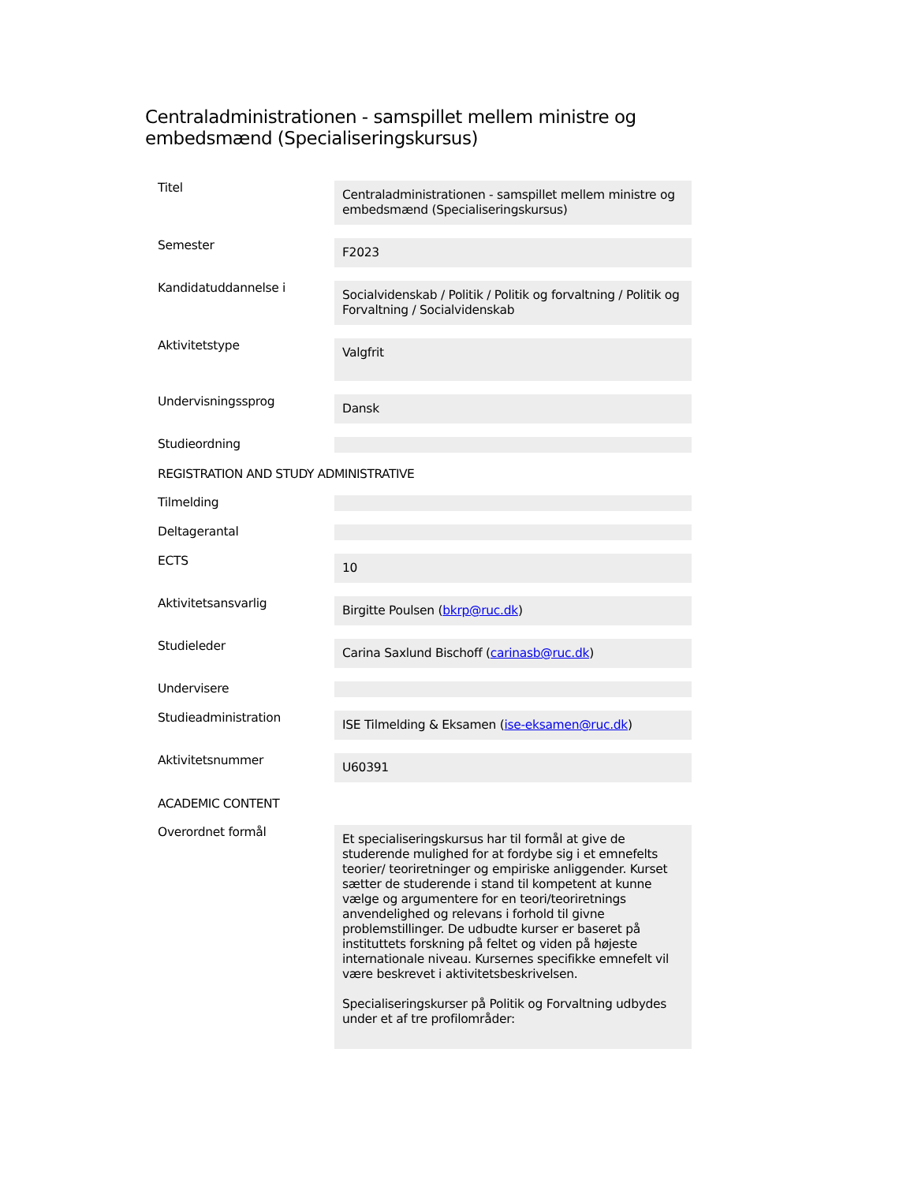Centraladministrationen - samspillet mellem ministre og embedsmænd (Specialiseringskursus)
| Titel | Centraladministrationen - samspillet mellem ministre og embedsmænd (Specialiseringskursus) |
| Semester | F2023 |
| Kandidatuddannelse i | Socialvidenskab / Politik / Politik og forvaltning / Politik og Forvaltning / Socialvidenskab |
| Aktivitetstype | Valgfrit |
| Undervisningssprog | Dansk |
| Studieordning | |
| REGISTRATION AND STUDY ADMINISTRATIVE | |
| Tilmelding | |
| Deltagerantal | |
| ECTS | 10 |
| Aktivitetsansvarlig | Birgitte Poulsen ( bkrp@ruc.dk ) |
| Studieleder | Carina Saxlund Bischoff ( carinasb@ruc.dk ) |
| Undervisere | |
| Studieadministration | ISE Tilmelding & Eksamen ( ise-eksamen@ruc.dk ) |
| Aktivitetsnummer | U60391 |
| ACADEMIC CONTENT | |
| Overordnet formål | Et specialiseringskursus har til formål at give de studerende mulighed for at fordybe sig i et emnefelts teorier/ teoriretninger og empiriske anliggender. Kurset sætter de studerende i stand til kompetent at kunne vælge og argumentere for en teori/teoriretnings anvendelighed og relevans i forhold til givne problemstillinger. De udbudte kurser er baseret på instituttets forskning på feltet og viden på højeste internationale niveau. Kursernes specifikke emnefelt vil være beskrevet i aktivitetsbeskrivelsen. Specialiseringskurser på Politik og Forvaltning udbydes under et af tre profilområder: |